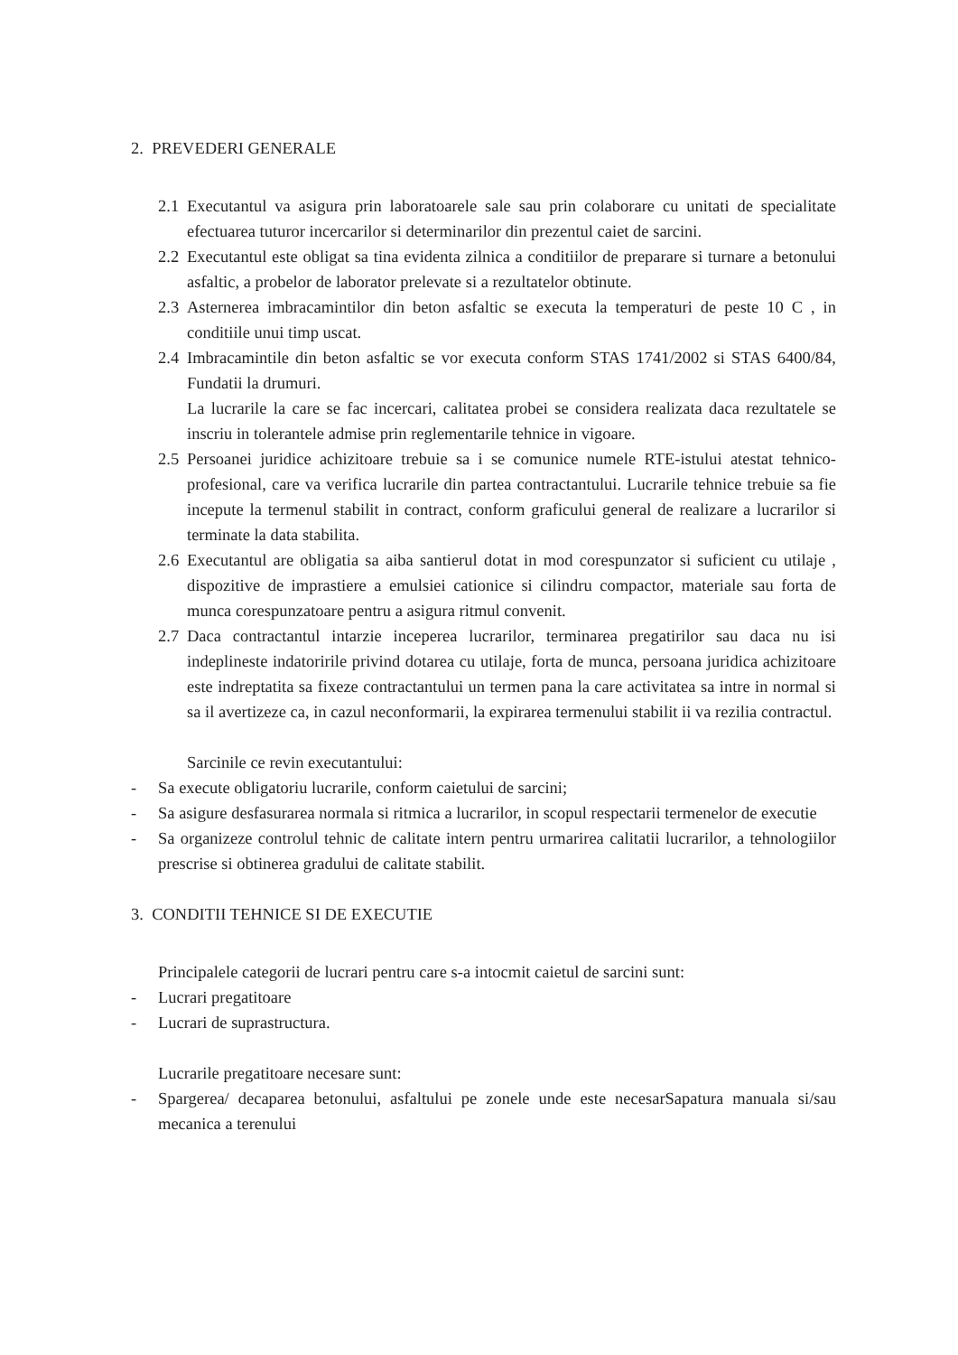2. PREVEDERI GENERALE
2.1 Executantul va asigura prin laboratoarele sale sau prin colaborare cu unitati de specialitate efectuarea tuturor incercarilor si determinarilor din prezentul caiet de sarcini.
2.2 Executantul este obligat sa tina evidenta zilnica a conditiilor de preparare si turnare a betonului asfaltic, a probelor de laborator prelevate si a rezultatelor obtinute.
2.3 Asternerea imbracamintilor din beton asfaltic se executa la temperaturi de peste 10 C , in conditiile unui timp uscat.
2.4 Imbracamintile din beton asfaltic se vor executa conform STAS 1741/2002 si STAS 6400/84, Fundatii la drumuri.
La lucrarile la care se fac incercari, calitatea probei se considera realizata daca rezultatele se inscriu in tolerantele admise prin reglementarile tehnice in vigoare.
2.5 Persoanei juridice achizitoare trebuie sa i se comunice numele RTE-istului atestat tehnico-profesional, care va verifica lucrarile din partea contractantului. Lucrarile tehnice trebuie sa fie incepute la termenul stabilit in contract, conform graficului general de realizare a lucrarilor si terminate la data stabilita.
2.6 Executantul are obligatia sa aiba santierul dotat in mod corespunzator si suficient cu utilaje , dispozitive de imprastiere a emulsiei cationice si cilindru compactor, materiale sau forta de munca corespunzatoare pentru a asigura ritmul convenit.
2.7 Daca contractantul intarzie inceperea lucrarilor, terminarea pregatirilor sau daca nu isi indeplineste indatoririle privind dotarea cu utilaje, forta de munca, persoana juridica achizitoare este indreptatita sa fixeze contractantului un termen pana la care activitatea sa intre in normal si sa il avertizeze ca, in cazul neconformarii, la expirarea termenului stabilit ii va rezilia contractul.
Sarcinile ce revin executantului:
- Sa execute obligatoriu lucrarile, conform caietului de sarcini;
- Sa asigure desfasurarea normala si ritmica a lucrarilor, in scopul respectarii termenelor de executie
- Sa organizeze controlul tehnic de calitate intern pentru urmarirea calitatii lucrarilor, a tehnologiilor prescrise si obtinerea gradului de calitate stabilit.
3. CONDITII TEHNICE SI DE EXECUTIE
Principalele categorii de lucrari pentru care s-a intocmit caietul de sarcini sunt:
- Lucrari pregatitoare
- Lucrari de suprastructura.
Lucrarile pregatitoare necesare sunt:
- Spargerea/ decaparea betonului, asfaltului pe zonele unde este necesarSapatura manuala si/sau mecanica a terenului